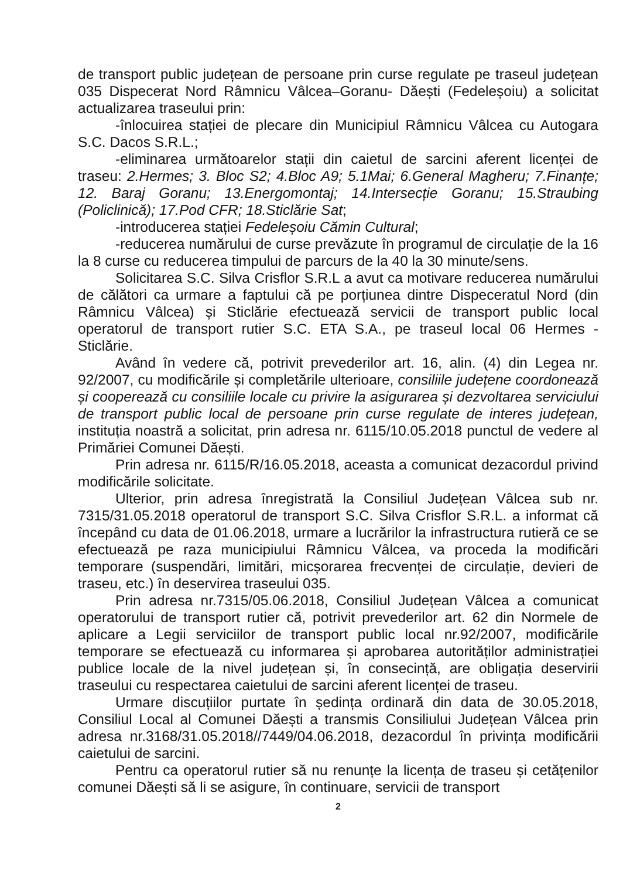de transport public județean de persoane prin curse regulate pe traseul județean 035 Dispecerat Nord Râmnicu Vâlcea–Goranu- Dăești (Fedeleșoiu) a solicitat actualizarea traseului prin:
-înlocuirea stației de plecare din Municipiul Râmnicu Vâlcea cu Autogara S.C. Dacos S.R.L.;
-eliminarea următoarelor stații din caietul de sarcini aferent licenței de traseu: 2.Hermes; 3. Bloc S2; 4.Bloc A9; 5.1Mai; 6.General Magheru; 7.Finanțe; 12. Baraj Goranu; 13.Energomontaj; 14.Intersecție Goranu; 15.Straubing (Policlinică); 17.Pod CFR; 18.Sticlărie Sat;
-introducerea stației Fedeleșoiu Cămin Cultural;
-reducerea numărului de curse prevăzute în programul de circulație de la 16 la 8 curse cu reducerea timpului de parcurs de la 40 la 30 minute/sens.
Solicitarea S.C. Silva Crisflor S.R.L a avut ca motivare reducerea numărului de călători ca urmare a faptului că pe porțiunea dintre Dispeceratul Nord (din Râmnicu Vâlcea) și Sticlărie efectuează servicii de transport public local operatorul de transport rutier S.C. ETA S.A., pe traseul local 06 Hermes - Sticlărie.
Având în vedere că, potrivit prevederilor art. 16, alin. (4) din Legea nr. 92/2007, cu modificările și completările ulterioare, consiliile județene coordonează și cooperează cu consiliile locale cu privire la asigurarea și dezvoltarea serviciului de transport public local de persoane prin curse regulate de interes județean, instituția noastră a solicitat, prin adresa nr. 6115/10.05.2018 punctul de vedere al Primăriei Comunei Dăești.
Prin adresa nr. 6115/R/16.05.2018, aceasta a comunicat dezacordul privind modificările solicitate.
Ulterior, prin adresa înregistrată la Consiliul Județean Vâlcea sub nr. 7315/31.05.2018 operatorul de transport S.C. Silva Crisflor S.R.L. a informat că începând cu data de 01.06.2018, urmare a lucrărilor la infrastructura rutieră ce se efectuează pe raza municipiului Râmnicu Vâlcea, va proceda la modificări temporare (suspendări, limitări, micșorarea frecvenței de circulație, devieri de traseu, etc.) în deservirea traseului 035.
Prin adresa nr.7315/05.06.2018, Consiliul Județean Vâlcea a comunicat operatorului de transport rutier că, potrivit prevederilor art. 62 din Normele de aplicare a Legii serviciilor de transport public local nr.92/2007, modificările temporare se efectuează cu informarea și aprobarea autorităților administrației publice locale de la nivel județean și, în consecință, are obligația deservirii traseului cu respectarea caietului de sarcini aferent licenței de traseu.
Urmare discuțiilor purtate în ședința ordinară din data de 30.05.2018, Consiliul Local al Comunei Dăești a transmis Consiliului Județean Vâlcea prin adresa nr.3168/31.05.2018//7449/04.06.2018, dezacordul în privința modificării caietului de sarcini.
Pentru ca operatorul rutier să nu renunțe la licența de traseu și cetățenilor comunei Dăești să li se asigure, în continuare, servicii de transport
2